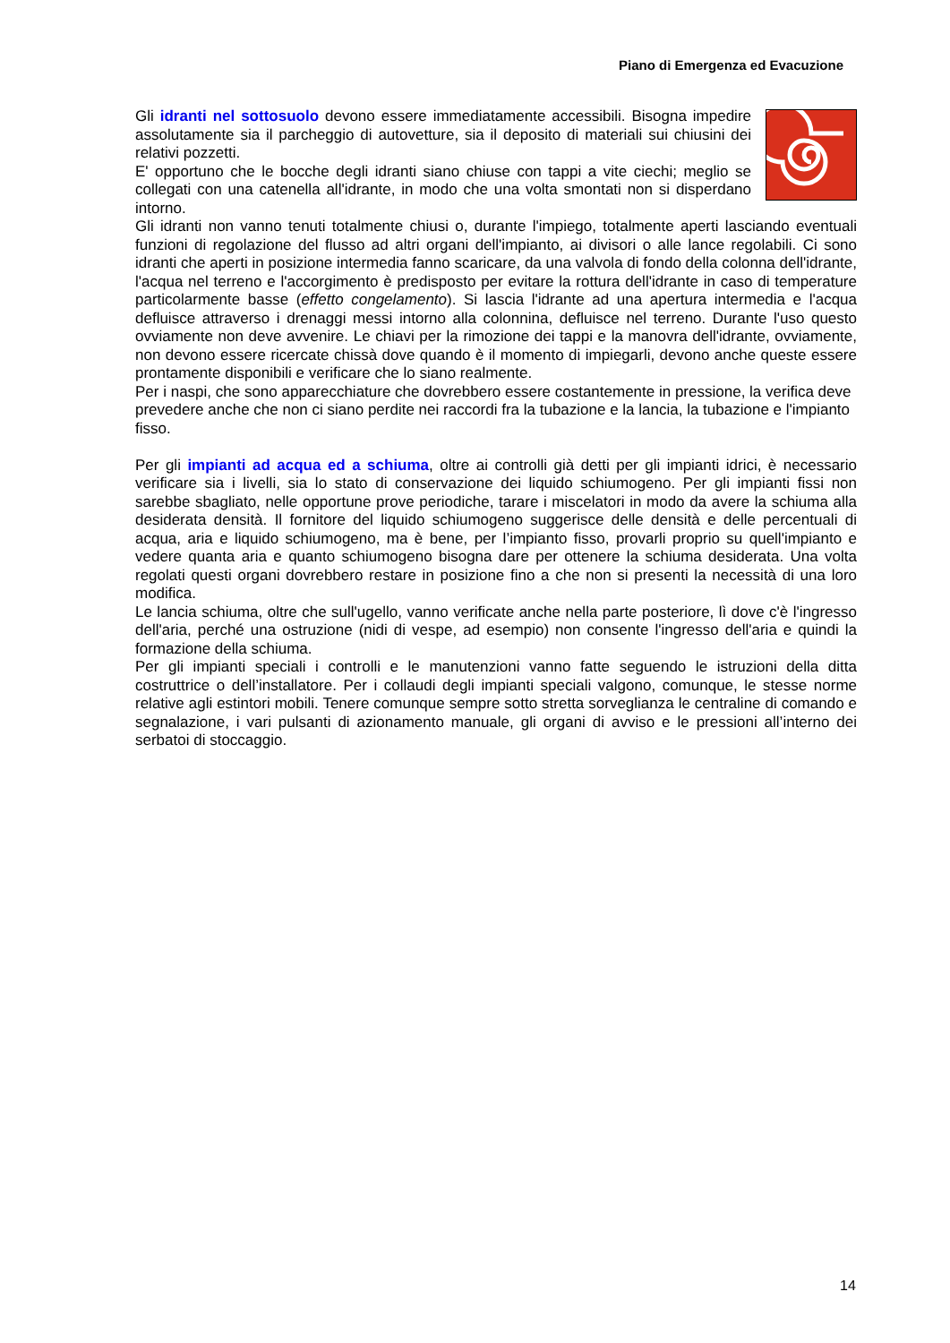Piano di Emergenza ed Evacuzione
Gli idranti nel sottosuolo devono essere immediatamente accessibili. Bisogna impedire assolutamente sia il parcheggio di autovetture, sia il deposito di materiali sui chiusini dei relativi pozzetti.
E' opportuno che le bocche degli idranti siano chiuse con tappi a vite ciechi; meglio se collegati con una catenella all'idrante, in modo che una volta smontati non si disperdano intorno.
Gli idranti non vanno tenuti totalmente chiusi o, durante l'impiego, totalmente aperti lasciando eventuali funzioni di regolazione del flusso ad altri organi dell'impianto, ai divisori o alle lance regolabili. Ci sono idranti che aperti in posizione intermedia fanno scaricare, da una valvola di fondo della colonna dell'idrante, l'acqua nel terreno e l'accorgimento è predisposto per evitare la rottura dell'idrante in caso di temperature particolarmente basse (effetto congelamento). Si lascia l'idrante ad una apertura intermedia e l'acqua defluisce attraverso i drenaggi messi intorno alla colonnina, defluisce nel terreno. Durante l'uso questo ovviamente non deve avvenire. Le chiavi per la rimozione dei tappi e la manovra dell'idrante, ovviamente, non devono essere ricercate chissà dove quando è il momento di impiegarli, devono anche queste essere prontamente disponibili e verificare che lo siano realmente.
Per i naspi, che sono apparecchiature che dovrebbero essere costantemente in pressione, la verifica deve prevedere anche che non ci siano perdite nei raccordi fra la tubazione e la lancia, la tubazione e l'impianto fisso.
Per gli impianti ad acqua ed a schiuma, oltre ai controlli già detti per gli impianti idrici, è necessario verificare sia i livelli, sia lo stato di conservazione dei liquido schiumogeno. Per gli impianti fissi non sarebbe sbagliato, nelle opportune prove periodiche, tarare i miscelatori in modo da avere la schiuma alla desiderata densità. Il fornitore del liquido schiumogeno suggerisce delle densità e delle percentuali di acqua, aria e liquido schiumogeno, ma è bene, per l’impianto fisso, provarli proprio su quell'impianto e vedere quanta aria e quanto schiumogeno bisogna dare per ottenere la schiuma desiderata. Una volta regolati questi organi dovrebbero restare in posizione fino a che non si presenti la necessità di una loro modifica.
Le lancia schiuma, oltre che sull'ugello, vanno verificate anche nella parte posteriore, lì dove c'è l'ingresso dell'aria, perché una ostruzione (nidi di vespe, ad esempio) non consente l'ingresso dell'aria e quindi la formazione della schiuma.
Per gli impianti speciali i controlli e le manutenzioni vanno fatte seguendo le istruzioni della ditta costruttrice o dell’installatore. Per i collaudi degli impianti speciali valgono, comunque, le stesse norme relative agli estintori mobili. Tenere comunque sempre sotto stretta sorveglianza le centraline di comando e segnalazione, i vari pulsanti di azionamento manuale, gli organi di avviso e le pressioni all’interno dei serbatoi di stoccaggio.
14